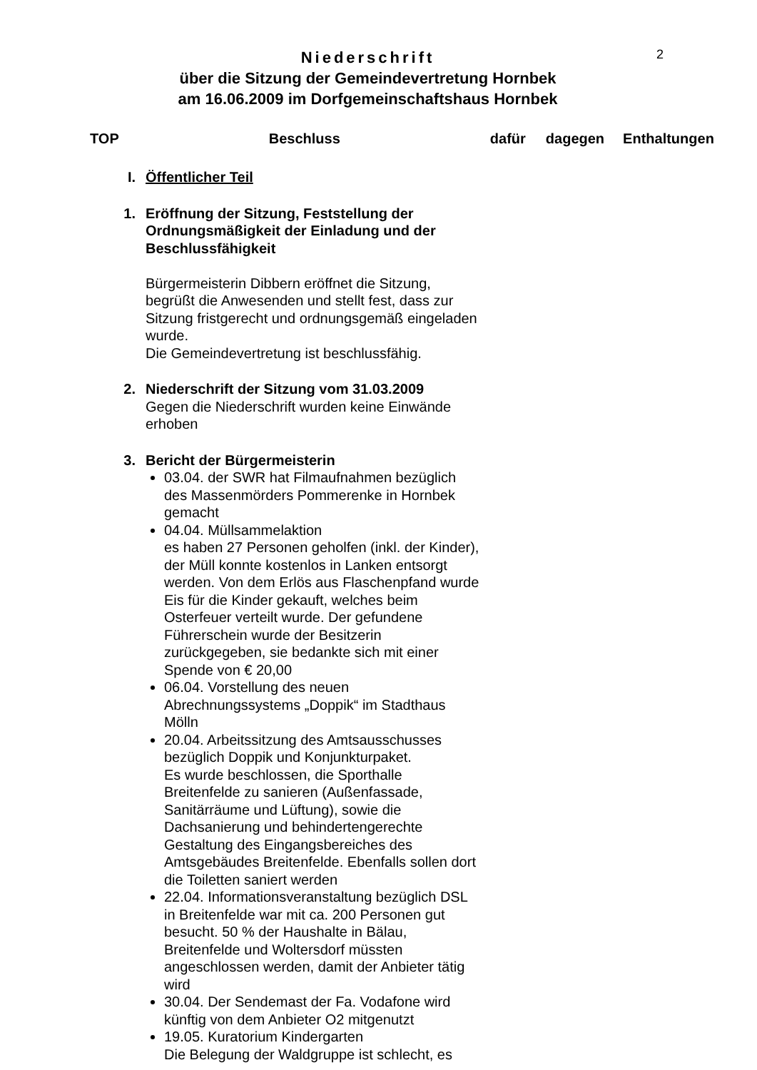2
Niederschrift
über die Sitzung der Gemeindevertretung Hornbek
am 16.06.2009 im Dorfgemeinschaftshaus Hornbek
TOP Beschluss dafür dagegen Enthaltungen
I. Öffentlicher Teil
1. Eröffnung der Sitzung, Feststellung der Ordnungsmäßigkeit der Einladung und der Beschlussfähigkeit
Bürgermeisterin Dibbern eröffnet die Sitzung, begrüßt die Anwesenden und stellt fest, dass zur Sitzung fristgerecht und ordnungsgemäß eingeladen wurde.
Die Gemeindevertretung ist beschlussfähig.
2. Niederschrift der Sitzung vom 31.03.2009
Gegen die Niederschrift wurden keine Einwände erhoben
3. Bericht der Bürgermeisterin
03.04. der SWR hat Filmaufnahmen bezüglich des Massenmörders Pommerenke in Hornbek gemacht
04.04. Müllsammelaktion
es haben 27 Personen geholfen (inkl. der Kinder), der Müll konnte kostenlos in Lanken entsorgt werden. Von dem Erlös aus Flaschenpfand wurde Eis für die Kinder gekauft, welches beim Osterfeuer verteilt wurde. Der gefundene Führerschein wurde der Besitzerin zurückgegeben, sie bedankte sich mit einer Spende von € 20,00
06.04. Vorstellung des neuen Abrechnungssystems „Doppik“ im Stadthaus Mölln
20.04. Arbeitssitzung des Amtsausschusses bezüglich Doppik und Konjunkturpaket.
Es wurde beschlossen, die Sporthalle Breitenfelde zu sanieren (Außenfassade, Sanitärräume und Lüftung), sowie die Dachsanierung und behindertengerechte Gestaltung des Eingangsbereiches des Amtsgebäudes Breitenfelde. Ebenfalls sollen dort die Toiletten saniert werden
22.04. Informationsveranstaltung bezüglich DSL in Breitenfelde war mit ca. 200 Personen gut besucht. 50 % der Haushalte in Bälau, Breitenfelde und Woltersdorf müssten angeschlossen werden, damit der Anbieter tätig wird
30.04. Der Sendemast der Fa. Vodafone wird künftig von dem Anbieter O2 mitgenutzt
19.05. Kuratorium Kindergarten
Die Belegung der Waldgruppe ist schlecht, es